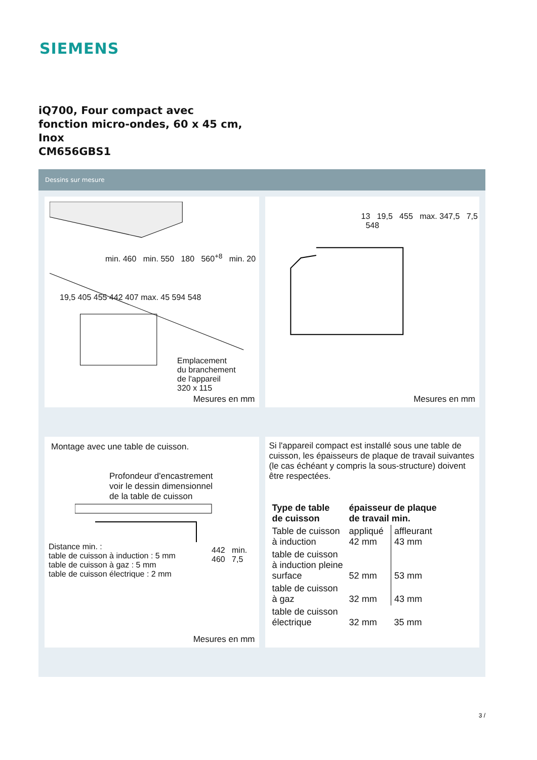SIEMENS
iQ700, Four compact avec
fonction micro-ondes, 60 x 45 cm,
Inox
CM656GBS1
Dessins sur mesure
min. 460 min. 550 180 560<sup>+8</sup> min. 20
19,5 405 455 442 407 max. 45 594 548
Emplacement
du branchement
de l'appareil
320 x 115
Mesures en mm
13 19,5 455 max. 347,5 7,5 548
Mesures en mm
Montage avec une table de cuisson.
Profondeur d'encastrement
voir le dessin dimensionnel
de la table de cuisson
Distance min. :
table de cuisson à induction : 5 mm
table de cuisson à gaz : 5 mm
table de cuisson électrique : 2 mm
442 min. 460 7,5
Mesures en mm
Si l'appareil compact est installé sous une table de cuisson, les épaisseurs de plaque de travail suivantes (le cas échéant y compris la sous-structure) doivent être respectées.
| Type de table de cuisson | épaisseur de plaque de travail min. | |
| --- | --- | --- |
| Table de cuisson à induction | appliqué 42 mm | affleurant 43 mm |
| table de cuisson à induction pleine surface | 52 mm | 53 mm |
| table de cuisson à gaz | 32 mm | 43 mm |
| table de cuisson électrique | 32 mm | 35 mm |
3 /